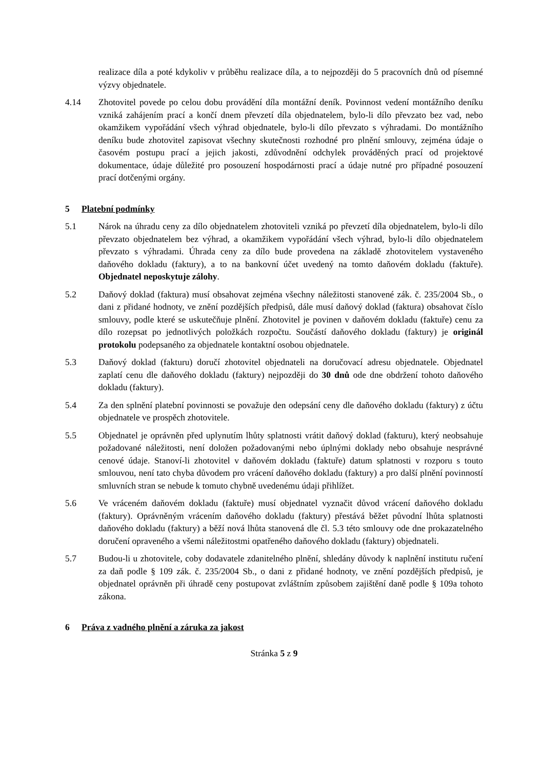realizace díla a poté kdykoliv v průběhu realizace díla, a to nejpozději do 5 pracovních dnů od písemné výzvy objednatele.
4.14 Zhotovitel povede po celou dobu provádění díla montážní deník. Povinnost vedení montážního deníku vzniká zahájením prací a končí dnem převzetí díla objednatelem, bylo-li dílo převzato bez vad, nebo okamžikem vypořádání všech výhrad objednatele, bylo-li dílo převzato s výhradami. Do montážního deníku bude zhotovitel zapisovat všechny skutečnosti rozhodné pro plnění smlouvy, zejména údaje o časovém postupu prací a jejich jakosti, zdůvodnění odchylek prováděných prací od projektové dokumentace, údaje důležité pro posouzení hospodárnosti prací a údaje nutné pro případné posouzení prací dotčenými orgány.
5 Platební podmínky
5.1 Nárok na úhradu ceny za dílo objednatelem zhotoviteli vzniká po převzetí díla objednatelem, bylo-li dílo převzato objednatelem bez výhrad, a okamžikem vypořádání všech výhrad, bylo-li dílo objednatelem převzato s výhradami. Úhrada ceny za dílo bude provedena na základě zhotovitelem vystaveného daňového dokladu (faktury), a to na bankovní účet uvedený na tomto daňovém dokladu (faktuře). Objednatel neposkytuje zálohy.
5.2 Daňový doklad (faktura) musí obsahovat zejména všechny náležitosti stanovené zák. č. 235/2004 Sb., o dani z přidané hodnoty, ve znění pozdějších předpisů, dále musí daňový doklad (faktura) obsahovat číslo smlouvy, podle které se uskutečňuje plnění. Zhotovitel je povinen v daňovém dokladu (faktuře) cenu za dílo rozepsat po jednotlivých položkách rozpočtu. Součástí daňového dokladu (faktury) je originál protokolu podepsaného za objednatele kontaktní osobou objednatele.
5.3 Daňový doklad (fakturu) doručí zhotovitel objednateli na doručovací adresu objednatele. Objednatel zaplatí cenu dle daňového dokladu (faktury) nejpozději do 30 dnů ode dne obdržení tohoto daňového dokladu (faktury).
5.4 Za den splnění platební povinnosti se považuje den odepsání ceny dle daňového dokladu (faktury) z účtu objednatele ve prospěch zhotovitele.
5.5 Objednatel je oprávněn před uplynutím lhůty splatnosti vrátit daňový doklad (fakturu), který neobsahuje požadované náležitosti, není doložen požadovanými nebo úplnými doklady nebo obsahuje nesprávné cenové údaje. Stanoví-li zhotovitel v daňovém dokladu (faktuře) datum splatnosti v rozporu s touto smlouvou, není tato chyba důvodem pro vrácení daňového dokladu (faktury) a pro další plnění povinností smluvních stran se nebude k tomuto chybně uvedenému údaji přihlížet.
5.6 Ve vráceném daňovém dokladu (faktuře) musí objednatel vyznačit důvod vrácení daňového dokladu (faktury). Oprávněným vrácením daňového dokladu (faktury) přestává běžet původní lhůta splatnosti daňového dokladu (faktury) a běží nová lhůta stanovená dle čl. 5.3 této smlouvy ode dne prokazatelného doručení opraveného a všemi náležitostmi opatřeného daňového dokladu (faktury) objednateli.
5.7 Budou-li u zhotovitele, coby dodavatele zdanitelného plnění, shledány důvody k naplnění institutu ručení za daň podle § 109 zák. č. 235/2004 Sb., o dani z přidané hodnoty, ve znění pozdějších předpisů, je objednatel oprávněn při úhradě ceny postupovat zvláštním způsobem zajištění daně podle § 109a tohoto zákona.
6 Práva z vadného plnění a záruka za jakost
Stránka 5 z 9